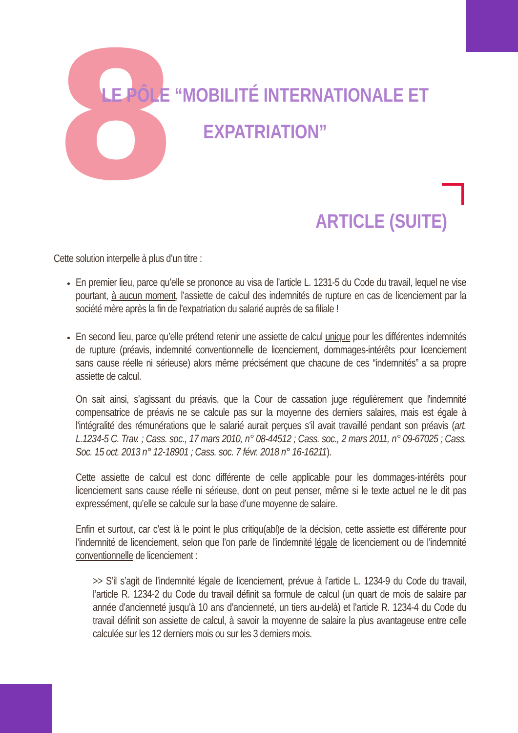8
LE PÔLE “MOBILITÉ INTERNATIONALE ET EXPATRIATION”
ARTICLE (SUITE)
Cette solution interpelle à plus d’un titre :
En premier lieu, parce qu’elle se prononce au visa de l’article L. 1231-5 du Code du travail, lequel ne vise pourtant, à aucun moment, l’assiette de calcul des indemnités de rupture en cas de licenciement par la société mère après la fin de l’expatriation du salarié auprès de sa filiale !
En second lieu, parce qu’elle prétend retenir une assiette de calcul unique pour les différentes indemnités de rupture (préavis, indemnité conventionnelle de licenciement, dommages-intérêts pour licenciement sans cause réelle ni sérieuse) alors même précisément que chacune de ces “indemnités” a sa propre assiette de calcul.
On sait ainsi, s’agissant du préavis, que la Cour de cassation juge régulièrement que l'indemnité compensatrice de préavis ne se calcule pas sur la moyenne des derniers salaires, mais est égale à l'intégralité des rémunérations que le salarié aurait perçues s’il avait travaillé pendant son préavis (art. L.1234-5 C. Trav. ; Cass. soc., 17 mars 2010, n° 08-44512 ; Cass. soc., 2 mars 2011, n° 09-67025 ; Cass. Soc. 15 oct. 2013 n° 12-18901 ; Cass. soc. 7 févr. 2018 n° 16-16211).
Cette assiette de calcul est donc différente de celle applicable pour les dommages-intérêts pour licenciement sans cause réelle ni sérieuse, dont on peut penser, même si le texte actuel ne le dit pas expressément, qu’elle se calcule sur la base d’une moyenne de salaire.
Enfin et surtout, car c’est là le point le plus critiqu(abl)e de la décision, cette assiette est différente pour l’indemnité de licenciement, selon que l’on parle de l’indemnité légale de licenciement ou de l’indemnité conventionnelle de licenciement :
>> S’il s’agit de l’indemnité légale de licenciement, prévue à l’article L. 1234-9 du Code du travail, l’article R. 1234-2 du Code du travail définit sa formule de calcul (un quart de mois de salaire par année d’ancienneté jusqu’à 10 ans d’ancienneté, un tiers au-delà) et l’article R. 1234-4 du Code du travail définit son assiette de calcul, à savoir la moyenne de salaire la plus avantageuse entre celle calculée sur les 12 derniers mois ou sur les 3 derniers mois.